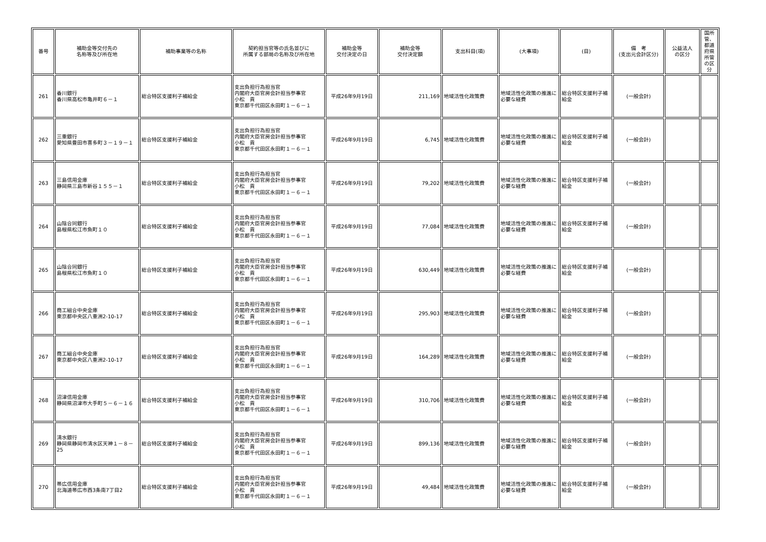| 番号 | 補助金等交付先の 名称等及び所在地 | 補助事業等の名称 | 契約担当官等の氏名並びに 所属する部局の名称及び所在地 | 補助金等 交付決定の日 | 補助金等 交付決定額 | 支出科目(項) | (大事項) | (目) | 備 考 (支出元会計区分) | 公益法人 の区分 | 国所管、 都道府県 所管の区分 |
| --- | --- | --- | --- | --- | --- | --- | --- | --- | --- | --- | --- |
| 261 | 香川銀行 香川県高松市亀井町６－１ | 総合特区支援利子補給金 | 支出負担行為担当官 内閣府大臣官房会計担当参事官 小松 貢 東京都千代田区永田町１－６－１ | 平成26年9月19日 | 211,169 | 地域活性化政策費 | 地域活性化政策の推進に必要な経費 | 総合特区支援利子補給金 | (一般会計) | | |
| 262 | 三重銀行 愛知県豊田市喜多町３－１９－１ | 総合特区支援利子補給金 | 支出負担行為担当官 内閣府大臣官房会計担当参事官 小松 貢 東京都千代田区永田町１－６－１ | 平成26年9月19日 | 6,745 | 地域活性化政策費 | 地域活性化政策の推進に必要な経費 | 総合特区支援利子補給金 | (一般会計) | | |
| 263 | 三島信用金庫 静岡県三島市新谷１５５－１ | 総合特区支援利子補給金 | 支出負担行為担当官 内閣府大臣官房会計担当参事官 小松 貢 東京都千代田区永田町１－６－１ | 平成26年9月19日 | 79,202 | 地域活性化政策費 | 地域活性化政策の推進に必要な経費 | 総合特区支援利子補給金 | (一般会計) | | |
| 264 | 山陰合同銀行 島根県松江市魚町１０ | 総合特区支援利子補給金 | 支出負担行為担当官 内閣府大臣官房会計担当参事官 小松 貢 東京都千代田区永田町１－６－１ | 平成26年9月19日 | 77,084 | 地域活性化政策費 | 地域活性化政策の推進に必要な経費 | 総合特区支援利子補給金 | (一般会計) | | |
| 265 | 山陰合同銀行 島根県松江市魚町１０ | 総合特区支援利子補給金 | 支出負担行為担当官 内閣府大臣官房会計担当参事官 小松 貢 東京都千代田区永田町１－６－１ | 平成26年9月19日 | 630,449 | 地域活性化政策費 | 地域活性化政策の推進に必要な経費 | 総合特区支援利子補給金 | (一般会計) | | |
| 266 | 商工組合中央金庫 東京都中央区八重洲2-10-17 | 総合特区支援利子補給金 | 支出負担行為担当官 内閣府大臣官房会計担当参事官 小松 貢 東京都千代田区永田町１－６－１ | 平成26年9月19日 | 295,903 | 地域活性化政策費 | 地域活性化政策の推進に必要な経費 | 総合特区支援利子補給金 | (一般会計) | | |
| 267 | 商工組合中央金庫 東京都中央区八重洲2-10-17 | 総合特区支援利子補給金 | 支出負担行為担当官 内閣府大臣官房会計担当参事官 小松 貢 東京都千代田区永田町１－６－１ | 平成26年9月19日 | 164,289 | 地域活性化政策費 | 地域活性化政策の推進に必要な経費 | 総合特区支援利子補給金 | (一般会計) | | |
| 268 | 沼津信用金庫 静岡県沼津市大手町５－６－１６ | 総合特区支援利子補給金 | 支出負担行為担当官 内閣府大臣官房会計担当参事官 小松 貢 東京都千代田区永田町１－６－１ | 平成26年9月19日 | 310,706 | 地域活性化政策費 | 地域活性化政策の推進に必要な経費 | 総合特区支援利子補給金 | (一般会計) | | |
| 269 | 清水銀行 静岡県静岡市清水区天神１－８－25 | 総合特区支援利子補給金 | 支出負担行為担当官 内閣府大臣官房会計担当参事官 小松 貢 東京都千代田区永田町１－６－１ | 平成26年9月19日 | 899,136 | 地域活性化政策費 | 地域活性化政策の推進に必要な経費 | 総合特区支援利子補給金 | (一般会計) | | |
| 270 | 帯広信用金庫 北海道帯広市西3条南7丁目2 | 総合特区支援利子補給金 | 支出負担行為担当官 内閣府大臣官房会計担当参事官 小松 貢 東京都千代田区永田町１－６－１ | 平成26年9月19日 | 49,484 | 地域活性化政策費 | 地域活性化政策の推進に必要な経費 | 総合特区支援利子補給金 | (一般会計) | | |